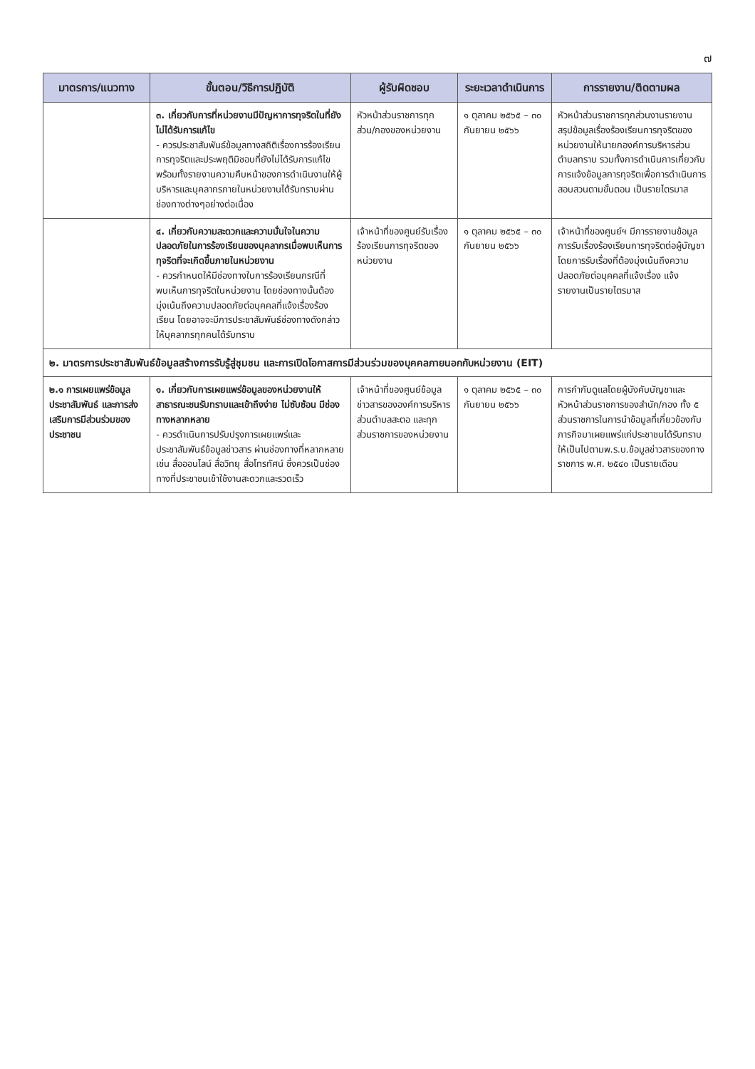๗
| มาตรการ/แนวทาง | ขั้นตอน/วิธีการปฏิบัติ | ผู้รับผิดชอบ | ระยะเวลาดำเนินการ | การรายงาน/ติดตามผล |
| --- | --- | --- | --- | --- |
| | ๓. เกี่ยวกับการที่หน่วยงานมีปัญหาการทุจริตในที่ยังไม่ได้รับการแก้ไข - ควรประชาสัมพันธ์ข้อมูลทางสถิติเรื่องการร้องเรียนการทุจริตและประพฤติมิชอบที่ยังไม่ได้รับการแก้ไข พร้อมทั้งรายงานความคืบหน้าของการดำเนินงานให้ผู้บริหารและบุคลากรภายในหน่วยงานได้รับทราบผ่านช่องทางต่างๆอย่างต่อเนื่อง | หัวหน้าส่วนราชการทุกส่วน/กองของหน่วยงาน | ๑ ตุลาคม ๒๕๖๕ – ๓๐ กันยายน ๒๕๖๖ | หัวหน้าส่วนราชการทุกส่วนงานรายงานสรุปข้อมูลเรื่องร้องเรียนการทุจริตของหน่วยงานให้นายกองค์การบริหารส่วนตำบลทราบ รวมทั้งการดำเนินการเกี่ยวกับการแจ้งข้อมูลการทุจริตเพื่อการดำเนินการสอบสวนตามขั้นตอน เป็นรายไตรมาส |
| | ๔. เกี่ยวกับความสะดวกและความมั่นใจในความปลอดภัยในการร้องเรียนของบุคลากรเมื่อพบเห็นการทุจริตที่จะเกิดขึ้นภายในหน่วยงาน - ควรกำหนดให้มีช่องทางในการร้องเรียนกรณีที่พบเห็นการทุจริตในหน่วยงาน โดยช่องทางนั้นต้องมุ่งเน้นถึงความปลอดภัยต่อบุคคลที่แจ้งเรื่องร้องเรียน โดยอาจจะมีการประชาสัมพันธ์ช่องทางดังกล่าวให้บุคลากรทุกคนได้รับทราบ | เจ้าหน้าที่ของศูนย์รับเรื่องร้องเรียนการทุจริตของหน่วยงาน | ๑ ตุลาคม ๒๕๖๕ – ๓๐ กันยายน ๒๕๖๖ | เจ้าหน้าที่ของศูนย์ฯ มีการรายงานข้อมูลการรับเรื่องร้องเรียนการทุจริตต่อผู้บัญชา โดยการรับเรื่องที่ต้องมุ่งเน้นถึงความปลอดภัยต่อบุคคลที่แจ้งเรื่อง แจ้งรายงานเป็นรายไตรมาส |
| ๒. มาตรการประชาสัมพันธ์ข้อมูลสร้างการรับรู้สู่ชุมชน และการเปิดโอกาสการมีส่วนร่วมของบุคคลภายนอกกับหน่วยงาน (EIT) | | | | |
| ๒.๑ การเผยแพร่ข้อมูลประชาสัมพันธ์ และการส่งเสริมการมีส่วนร่วมของประชาชน | ๑. เกี่ยวกับการเผยแพร่ข้อมูลของหน่วยงานให้สาธารณะชนรับทราบและเข้าถึงง่าย ไม่ซับซ้อน มีช่องทางหลากหลาย - ควรดำเนินการปรับปรุงการเผยแพร่และประชาสัมพันธ์ข้อมูลข่าวสาร ผ่านช่องทางที่หลากหลาย เช่น สื่อออนไลน์ สื่อวิทยุ สื่อโทรทัศน์ ซึ่งควรเป็นช่องทางที่ประชาชนเข้าใช้งานสะดวกและรวดเร็ว | เจ้าหน้าที่ของศูนย์ข้อมูลข่าวสารขององค์การบริหารส่วนตำบลสะตอ และทุกส่วนราชการของหน่วยงาน | ๑ ตุลาคม ๒๕๖๕ – ๓๐ กันยายน ๒๕๖๖ | การกำกับดูแลโดยผู้บังคับบัญชาและหัวหน้าส่วนราชการของสำนัก/กอง ทั้ง ๕ ส่วนราชการในการนำข้อมูลที่เกี่ยวข้องกับภารกิจมาเผยแพร่แก่ประชาชนได้รับทราบให้เป็นไปตามพ.ร.บ.ข้อมูลข่าวสารของทางราชการ พ.ศ. ๒๕๔๐ เป็นรายเดือน |